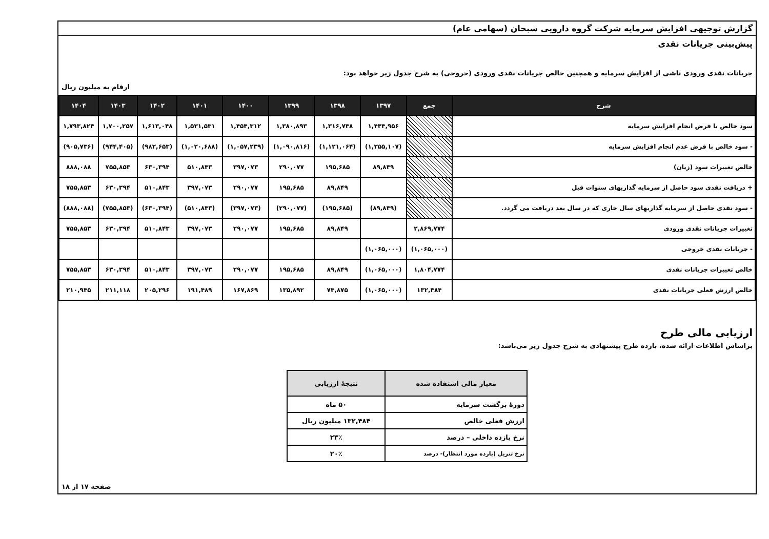گزارش توجیهی افزایش سرمایه شرکت گروه دارویی سبحان (سهامی عام)
پیش‌بینی جریانات نقدی
جریانات نقدی ورودی ناشی از افزایش سرمایه و همچنین خالص جریانات نقدی ورودی (خروجی) به شرح جدول زیر خواهد بود:
ارقام به میلیون ریال
| شرح | جمع | ۱۳۹۷ | ۱۳۹۸ | ۱۳۹۹ | ۱۴۰۰ | ۱۴۰۱ | ۱۴۰۲ | ۱۴۰۳ | ۱۴۰۴ |
| --- | --- | --- | --- | --- | --- | --- | --- | --- | --- |
| سود خالص با فرض انجام افزایش سرمایه | | ۱,۴۴۴,۹۵۶ | ۱,۳۱۶,۷۴۸ | ۱,۳۸۰,۸۹۳ | ۱,۴۵۴,۳۱۲ | ۱,۵۳۱,۵۳۱ | ۱,۶۱۳,۰۴۸ | ۱,۷۰۰,۲۵۷ | ۱,۷۹۳,۸۲۴ |
| - سود خالص با فرض عدم انجام افزایش سرمایه | | (۱,۳۵۵,۱۰۷) | (۱,۱۲۱,۰۶۴) | (۱,۰۹۰,۸۱۶) | (۱,۰۵۷,۲۳۹) | (۱,۰۲۰,۶۸۸) | (۹۸۲,۶۵۳) | (۹۴۴,۴۰۵) | (۹۰۵,۷۳۶) |
| خالص تغییرات سود (زیان) | | ۸۹,۸۴۹ | ۱۹۵,۶۸۵ | ۲۹۰,۰۷۷ | ۳۹۷,۰۷۳ | ۵۱۰,۸۴۳ | ۶۳۰,۳۹۴ | ۷۵۵,۸۵۳ | ۸۸۸,۰۸۸ |
| + دریافت نقدی سود حاصل از سرمایه گذاریهای سنوات قبل | | | ۸۹,۸۴۹ | ۱۹۵,۶۸۵ | ۲۹۰,۰۷۷ | ۳۹۷,۰۷۳ | ۵۱۰,۸۴۳ | ۶۳۰,۳۹۴ | ۷۵۵,۸۵۳ |
| - سود نقدی حاصل از سرمایه گذاریهای سال جاری که در سال بعد دریافت می گردد. | | (۸۹,۸۴۹) | (۱۹۵,۶۸۵) | (۲۹۰,۰۷۷) | (۳۹۷,۰۷۳) | (۵۱۰,۸۴۳) | (۶۳۰,۳۹۴) | (۷۵۵,۸۵۳) | (۸۸۸,۰۸۸) |
| تغییرات جریانات نقدی ورودی | ۲,۸۶۹,۷۷۴ | | ۸۹,۸۴۹ | ۱۹۵,۶۸۵ | ۲۹۰,۰۷۷ | ۳۹۷,۰۷۳ | ۵۱۰,۸۴۳ | ۶۳۰,۳۹۴ | ۷۵۵,۸۵۳ |
| - جریانات نقدی خروجی | (۱,۰۶۵,۰۰۰) | (۱,۰۶۵,۰۰۰) | | | | | | | |
| خالص تغییرات جریانات نقدی | ۱,۸۰۴,۷۷۴ | (۱,۰۶۵,۰۰۰) | ۸۹,۸۴۹ | ۱۹۵,۶۸۵ | ۲۹۰,۰۷۷ | ۳۹۷,۰۷۳ | ۵۱۰,۸۴۳ | ۶۳۰,۳۹۴ | ۷۵۵,۸۵۳ |
| خالص ارزش فعلی جریانات نقدی | ۱۳۲,۴۸۴ | (۱,۰۶۵,۰۰۰) | ۷۴,۸۷۵ | ۱۳۵,۸۹۲ | ۱۶۷,۸۶۹ | ۱۹۱,۴۸۹ | ۲۰۵,۲۹۶ | ۲۱۱,۱۱۸ | ۲۱۰,۹۴۵ |
ارزیابی مالی طرح
براساس اطلاعات ارائه شده، بازده طرح پیشنهادی به شرح جدول زیر می‌باشد:
| معیار مالی استفاده شده | نتیجهٔ ارزیابی |
| --- | --- |
| دورهٔ برگشت سرمایه | ۵۰ ماه |
| ارزش فعلی خالص | ۱۳۲,۴۸۴ میلیون ریال |
| نرخ بازده داخلی – درصد | ۲۳٪ |
| نرخ تنزیل (بازده مورد انتظار)- درصد | ۲۰٪ |
صفحه ۱۷ از ۱۸